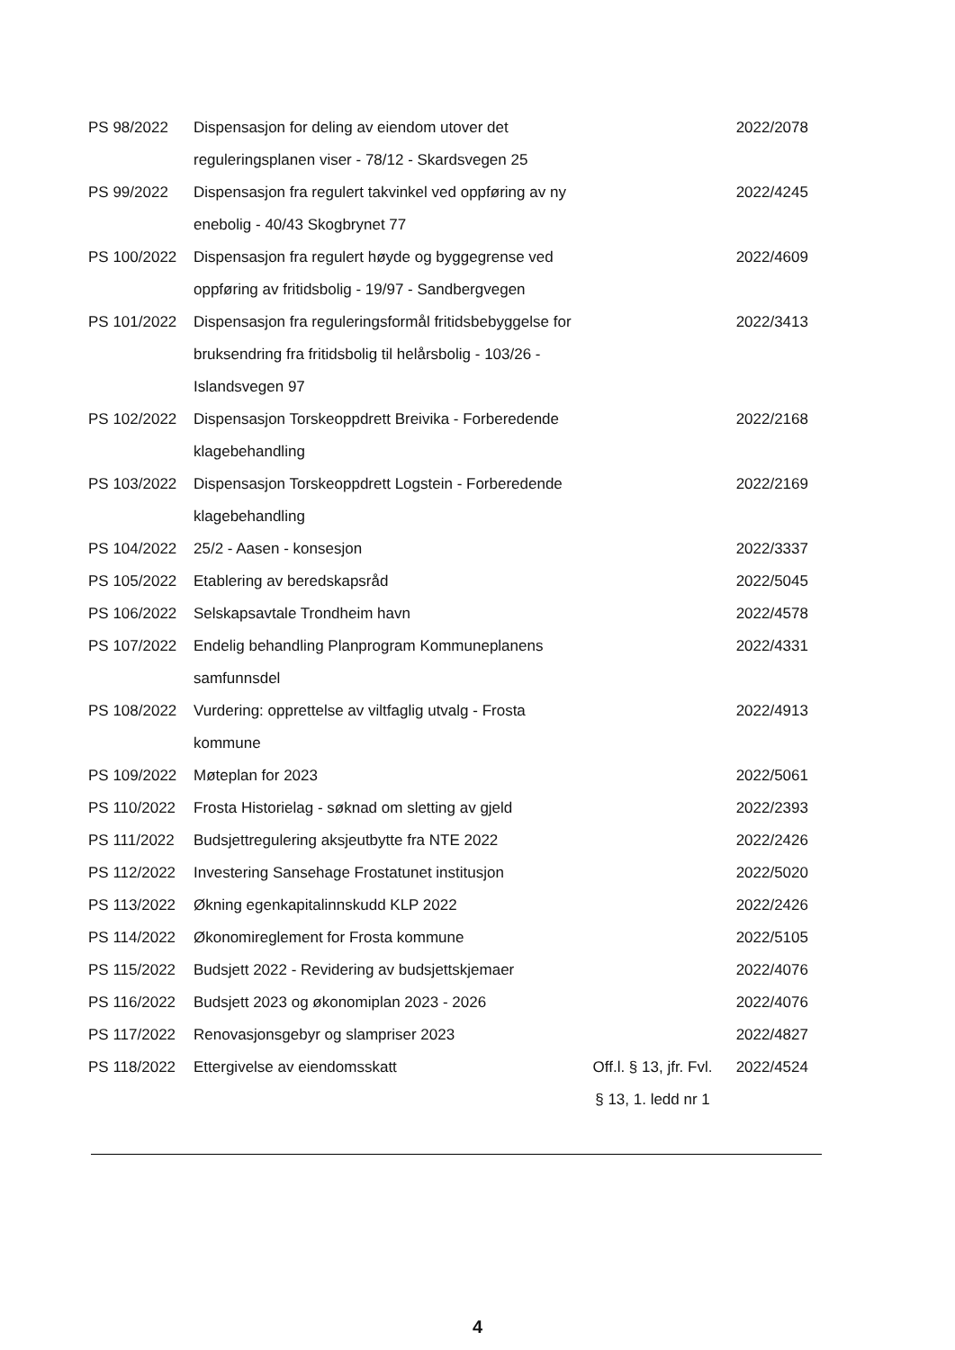| PS 98/2022 | Dispensasjon for deling av eiendom utover det reguleringsplanen viser - 78/12 - Skardsvegen 25 | | 2022/2078 |
| PS 99/2022 | Dispensasjon fra regulert takvinkel ved oppføring av ny enebolig - 40/43 Skogbrynet 77 | | 2022/4245 |
| PS 100/2022 | Dispensasjon fra regulert høyde og byggegrense ved oppføring av fritidsbolig - 19/97 - Sandbergvegen | | 2022/4609 |
| PS 101/2022 | Dispensasjon fra reguleringsformål fritidsbebyggelse for bruksendring fra fritidsbolig til helårsbolig - 103/26 - Islandsvegen 97 | | 2022/3413 |
| PS 102/2022 | Dispensasjon Torskeoppdrett Breivika - Forberedende klagebehandling | | 2022/2168 |
| PS 103/2022 | Dispensasjon Torskeoppdrett Logstein - Forberedende klagebehandling | | 2022/2169 |
| PS 104/2022 | 25/2 - Aasen - konsesjon | | 2022/3337 |
| PS 105/2022 | Etablering av beredskapsråd | | 2022/5045 |
| PS 106/2022 | Selskapsavtale Trondheim havn | | 2022/4578 |
| PS 107/2022 | Endelig behandling Planprogram Kommuneplanens samfunnsdel | | 2022/4331 |
| PS 108/2022 | Vurdering: opprettelse av viltfaglig utvalg - Frosta kommune | | 2022/4913 |
| PS 109/2022 | Møteplan for 2023 | | 2022/5061 |
| PS 110/2022 | Frosta Historielag - søknad om sletting av gjeld | | 2022/2393 |
| PS 111/2022 | Budsjettregulering aksjeutbytte fra NTE 2022 | | 2022/2426 |
| PS 112/2022 | Investering Sansehage Frostatunet institusjon | | 2022/5020 |
| PS 113/2022 | Økning egenkapitalinnskudd KLP 2022 | | 2022/2426 |
| PS 114/2022 | Økonomireglement for Frosta kommune | | 2022/5105 |
| PS 115/2022 | Budsjett 2022 - Revidering av budsjettskjemaer | | 2022/4076 |
| PS 116/2022 | Budsjett 2023 og økonomiplan 2023 - 2026 | | 2022/4076 |
| PS 117/2022 | Renovasjonsgebyr og slampriser 2023 | | 2022/4827 |
| PS 118/2022 | Ettergivelse av eiendomsskatt | Off.l. § 13, jfr. Fvl. § 13, 1. ledd nr 1 | 2022/4524 |
4